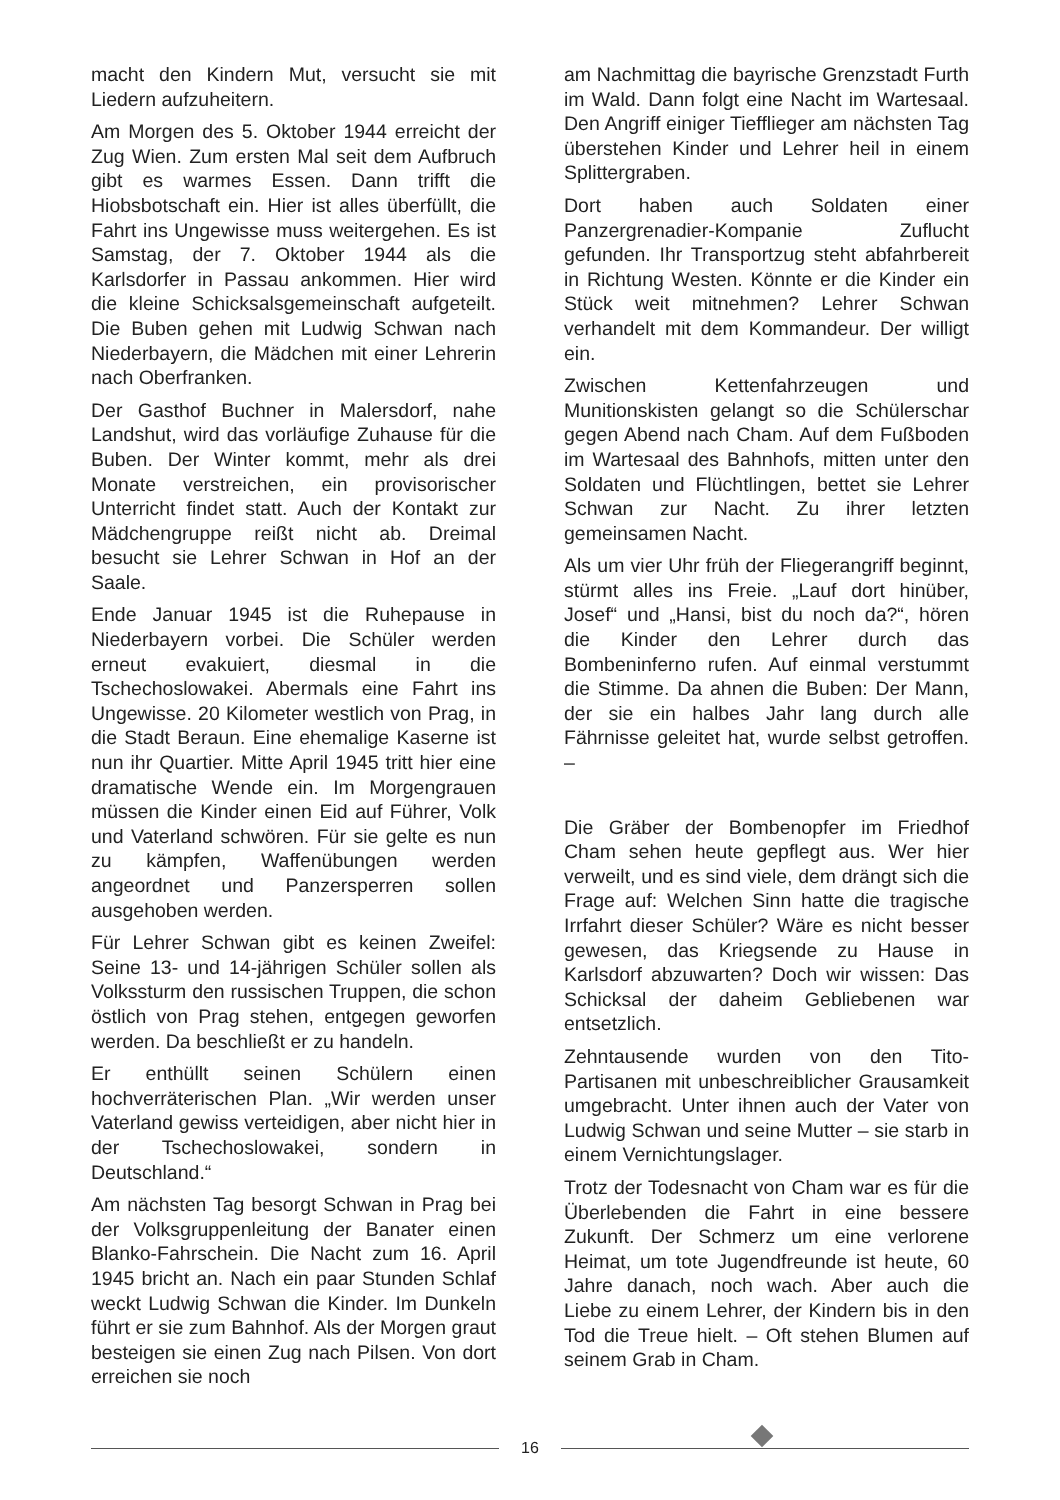macht den Kindern Mut, versucht sie mit Liedern aufzuheitern.
Am Morgen des 5. Oktober 1944 erreicht der Zug Wien. Zum ersten Mal seit dem Aufbruch gibt es warmes Essen. Dann trifft die Hiobsbotschaft ein. Hier ist alles überfüllt, die Fahrt ins Ungewisse muss weitergehen. Es ist Samstag, der 7. Oktober 1944 als die Karlsdorfer in Passau ankommen. Hier wird die kleine Schicksalsgemeinschaft aufgeteilt. Die Buben gehen mit Ludwig Schwan nach Niederbayern, die Mädchen mit einer Lehrerin nach Oberfranken.
Der Gasthof Buchner in Malersdorf, nahe Landshut, wird das vorläufige Zuhause für die Buben. Der Winter kommt, mehr als drei Monate verstreichen, ein provisorischer Unterricht findet statt. Auch der Kontakt zur Mädchengruppe reißt nicht ab. Dreimal besucht sie Lehrer Schwan in Hof an der Saale.
Ende Januar 1945 ist die Ruhepause in Niederbayern vorbei. Die Schüler werden erneut evakuiert, diesmal in die Tschechoslowakei. Abermals eine Fahrt ins Ungewisse. 20 Kilometer westlich von Prag, in die Stadt Beraun. Eine ehemalige Kaserne ist nun ihr Quartier. Mitte April 1945 tritt hier eine dramatische Wende ein. Im Morgengrauen müssen die Kinder einen Eid auf Führer, Volk und Vaterland schwören. Für sie gelte es nun zu kämpfen, Waffenübungen werden angeordnet und Panzersperren sollen ausgehoben werden.
Für Lehrer Schwan gibt es keinen Zweifel: Seine 13- und 14-jährigen Schüler sollen als Volkssturm den russischen Truppen, die schon östlich von Prag stehen, entgegen geworfen werden. Da beschließt er zu handeln.
Er enthüllt seinen Schülern einen hochverräterischen Plan. „Wir werden unser Vaterland gewiss verteidigen, aber nicht hier in der Tschechoslowakei, sondern in Deutschland.“
Am nächsten Tag besorgt Schwan in Prag bei der Volksgruppenleitung der Banater einen Blanko-Fahrschein. Die Nacht zum 16. April 1945 bricht an. Nach ein paar Stunden Schlaf weckt Ludwig Schwan die Kinder. Im Dunkeln führt er sie zum Bahnhof. Als der Morgen graut besteigen sie einen Zug nach Pilsen. Von dort erreichen sie noch
am Nachmittag die bayrische Grenzstadt Furth im Wald. Dann folgt eine Nacht im Wartesaal. Den Angriff einiger Tiefflieger am nächsten Tag überstehen Kinder und Lehrer heil in einem Splittergraben.
Dort haben auch Soldaten einer Panzergrenadier-Kompanie Zuflucht gefunden. Ihr Transportzug steht abfahrbereit in Richtung Westen. Könnte er die Kinder ein Stück weit mitnehmen? Lehrer Schwan verhandelt mit dem Kommandeur. Der willigt ein.
Zwischen Kettenfahrzeugen und Munitionskisten gelangt so die Schülerschar gegen Abend nach Cham. Auf dem Fußboden im Wartesaal des Bahnhofs, mitten unter den Soldaten und Flüchtlingen, bettet sie Lehrer Schwan zur Nacht. Zu ihrer letzten gemeinsamen Nacht.
Als um vier Uhr früh der Fliegerangriff beginnt, stürmt alles ins Freie. „Lauf dort hinüber, Josef“ und „Hansi, bist du noch da?“, hören die Kinder den Lehrer durch das Bombeninferno rufen. Auf einmal verstummt die Stimme. Da ahnen die Buben: Der Mann, der sie ein halbes Jahr lang durch alle Fährnisse geleitet hat, wurde selbst getroffen. –
Die Gräber der Bombenopfer im Friedhof Cham sehen heute gepflegt aus. Wer hier verweilt, und es sind viele, dem drängt sich die Frage auf: Welchen Sinn hatte die tragische Irrfahrt dieser Schüler? Wäre es nicht besser gewesen, das Kriegsende zu Hause in Karlsdorf abzuwarten? Doch wir wissen: Das Schicksal der daheim Gebliebenen war entsetzlich.
Zehntausende wurden von den Tito-Partisanen mit unbeschreiblicher Grausamkeit umgebracht. Unter ihnen auch der Vater von Ludwig Schwan und seine Mutter – sie starb in einem Vernichtungslager.
Trotz der Todesnacht von Cham war es für die Überlebenden die Fahrt in eine bessere Zukunft. Der Schmerz um eine verlorene Heimat, um tote Jugendfreunde ist heute, 60 Jahre danach, noch wach. Aber auch die Liebe zu einem Lehrer, der Kindern bis in den Tod die Treue hielt. – Oft stehen Blumen auf seinem Grab in Cham.
16